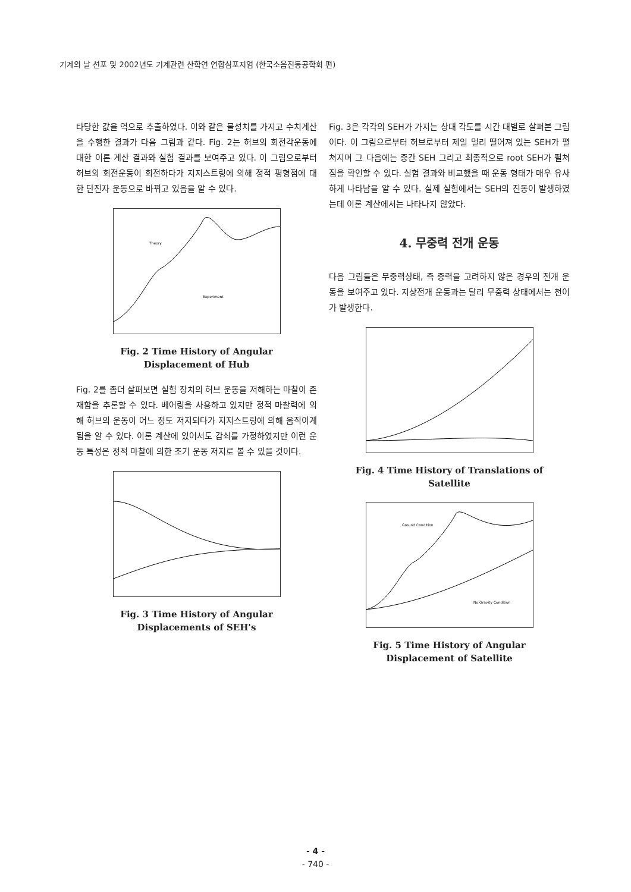기계의 날 선포 및 2002년도 기계관련 산학연 연합심포지엄 (한국소음진동공학회 편)
타당한 값을 역으로 추출하였다. 이와 같은 물성치를 가지고 수치계산을 수행한 결과가 다음 그림과 같다. Fig. 2는 허브의 회전각운동에 대한 이론 계산 결과와 실험 결과를 보여주고 있다. 이 그림으로부터 허브의 회전운동이 회전하다가 지지스트링에 의해 정적 평형점에 대한 단진자 운동으로 바뀌고 있음을 알 수 있다.
Theory
Experiment
Fig. 2 Time History of Angular
Displacement of Hub
Fig. 2를 좀더 살펴보면 실험 장치의 허브 운동을 저해하는 마찰이 존재함을 추론할 수 있다. 베어링을 사용하고 있지만 정적 마찰력에 의해 허브의 운동이 어느 정도 저지되다가 지지스트링에 의해 움직이게 됨을 알 수 있다. 이론 계산에 있어서도 감쇠를 가정하였지만 이런 운동 특성은 정적 마찰에 의한 초기 운동 저지로 볼 수 있을 것이다.
Fig. 3 Time History of Angular
Displacements of SEH's
Fig. 3은 각각의 SEH가 가지는 상대 각도를 시간 대별로 살펴본 그림이다. 이 그림으로부터 허브로부터 제일 멀리 떨어져 있는 SEH가 펼쳐지며 그 다음에는 중간 SEH 그리고 최종적으로 root SEH가 펼쳐짐을 확인할 수 있다. 실험 결과와 비교했을 때 운동 형태가 매우 유사하게 나타남을 알 수 있다. 실제 실험에서는 SEH의 진동이 발생하였는데 이론 계산에서는 나타나지 않았다.
4. 무중력 전개 운동
다음 그림들은 무중력상태, 즉 중력을 고려하지 않은 경우의 전개 운동을 보여주고 있다. 지상전개 운동과는 달리 무중력 상태에서는 천이가 발생한다.
Fig. 4 Time History of Translations of
Satellite
Ground Condition
No Gravity Condition
Fig. 5 Time History of Angular
Displacement of Satellite
- 4 -
- 740 -